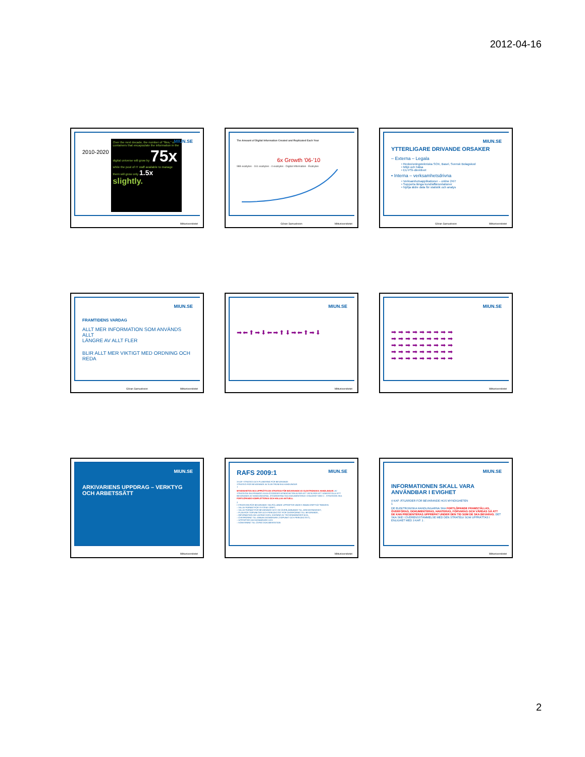2012-04-16
MIUN.SE
2010-2020
Over the next decade, the number of "files," or containers that encapsulate the information in the digital universe will grow by 75x while the pool of IT staff available to manage them will grow only 1.5x slightly.
Mittuniversitetet
The Amount of Digital Information Created and Replicated Each Year
6x Growth '06-'10
988 exabytes · 161 exabytes · 4 exabytes · Digital Information · Exabytes
Göran Samuelsson Mittuniversitetet
MIUN.SE
YTTERLIGARE DRIVANDE ORSAKER
– Externa – Legala
• Redovisningstekniska SOX, Basel, Svensk Bolagskod
• Miljö och hälsa
• EU PSI-direktivet
• Interna – verksamhetsdrivna
• Verksamhetsapplikationer – online 24/7
• Supporta långa kund/affärsrelationer
• Nyttja äldre data för statistik och analys
Göran Samuelsson Mittuniversitetet
MIUN.SE
FRAMTIDENS VARDAG
ALLT MER INFORMATION SOM ANVÄNDS ALLT
LÄNGRE AV ALLT FLER
BLIR ALLT MER VIKTIGT MED ORDNING OCH REDA
Göran Samuelsson Mittuniversitetet
MIUN.SE
➡⬅⬆➡⬇⬅➡⬆⬇➡⬅⬆➡⬇
Mittuniversitetet
MIUN.SE
➡➡➡➡➡➡➡➡➡
➡➡➡➡➡➡➡➡➡
➡➡➡➡➡➡➡➡➡
➡➡➡➡➡➡➡➡➡
➡➡➡➡➡➡➡➡➡
Mittuniversitetet
MIUN.SE
ARKIVARIENS UPPDRAG – VERKTYG OCH ARBETSSÄTT
Mittuniversitetet
MIUN.SE
RAFS 2009:1
3 KAP. STRATEGI OCH PLANERING FÖR BEVARANDE
STRATEGI FÖR BEVARANDE AV ELEKTRONISKA HANDLINGAR
1
MYNDIGHETEN SKA UPPRÄTTA EN STRATEGI FÖR BEVARANDE AV ELEKTRONISKA HANDLINGAR. AV STRATEGIN SKA FRAMGÅ VILKA ÅTGÄRDER MYNDIGHETEN AVSER ATT VIDTA FÖR ATT SÄKERSTÄLLA ETT BEVARANDE AV HANDLINGARNA. ÅTGÄRDERNA SKA DOKUMENTERAS I ENLIGHET MED 2 . STRATEGIN SKA FORTLÖPANDE KOMPLETTERAS OCH HÅLLAS AKTUELL.
2
I STRATEGIN FÖR BEVARANDE SKA FÖLJANDE UPPGIFTER ANGES INNAN DRIFTSÄTTNINGEN
– VAL AV FORMAT FÖR SYSTEM I DRIFT,
– VAL AV FORMAT FÖR BEVARANDE OCH VID ÖVERLÄMNANDE TILL ARKIVMYNDIGHET,
– PLAN FÖR TIDPUNKTER OCH PERIODICITET FÖR ÖVERFÖRING TILL BEVARANDE,
– INFORMATION OM LAGRAD DATA, KODNING AV TECKENMÄNGDER M.M.,
– ÖVERFÖRING TILL ANNAN DATABÄRARE (TIDPUNKT OCH PERIODICITET),
– UPPGIFTER OM DATABÄRARE OCH
– HÄNVISNING TILL ÖVRIG DOKUMENTATION
Mittuniversitetet
MIUN.SE
INFORMATIONEN SKALL VARA ANVÄNDBAR I EVIGHET
4 KAP. ÅTGÄRDER FÖR BEVARANDE HOS MYNDIGHETEN
1
DE ELEKTRONISKA HANDLINGARNA SKA FORTLÖPANDE FRAMSTÄLLAS, ÖVERFÖRAS, DOKUMENTERAS, HANTERAS, FÖRVARAS OCH VÅRDAS SÅ ATT DE KAN PRESENTERAS UPPREPAT UNDER DEN TID SOM DE SKA BEVARAS. DET SKA SKE I ÖVERENSSTÄMMELSE MED DEN STRATEGI SOM UPPRÄTTAS I ENLIGHET MED 3 KAP. 1 .
Mittuniversitetet
2